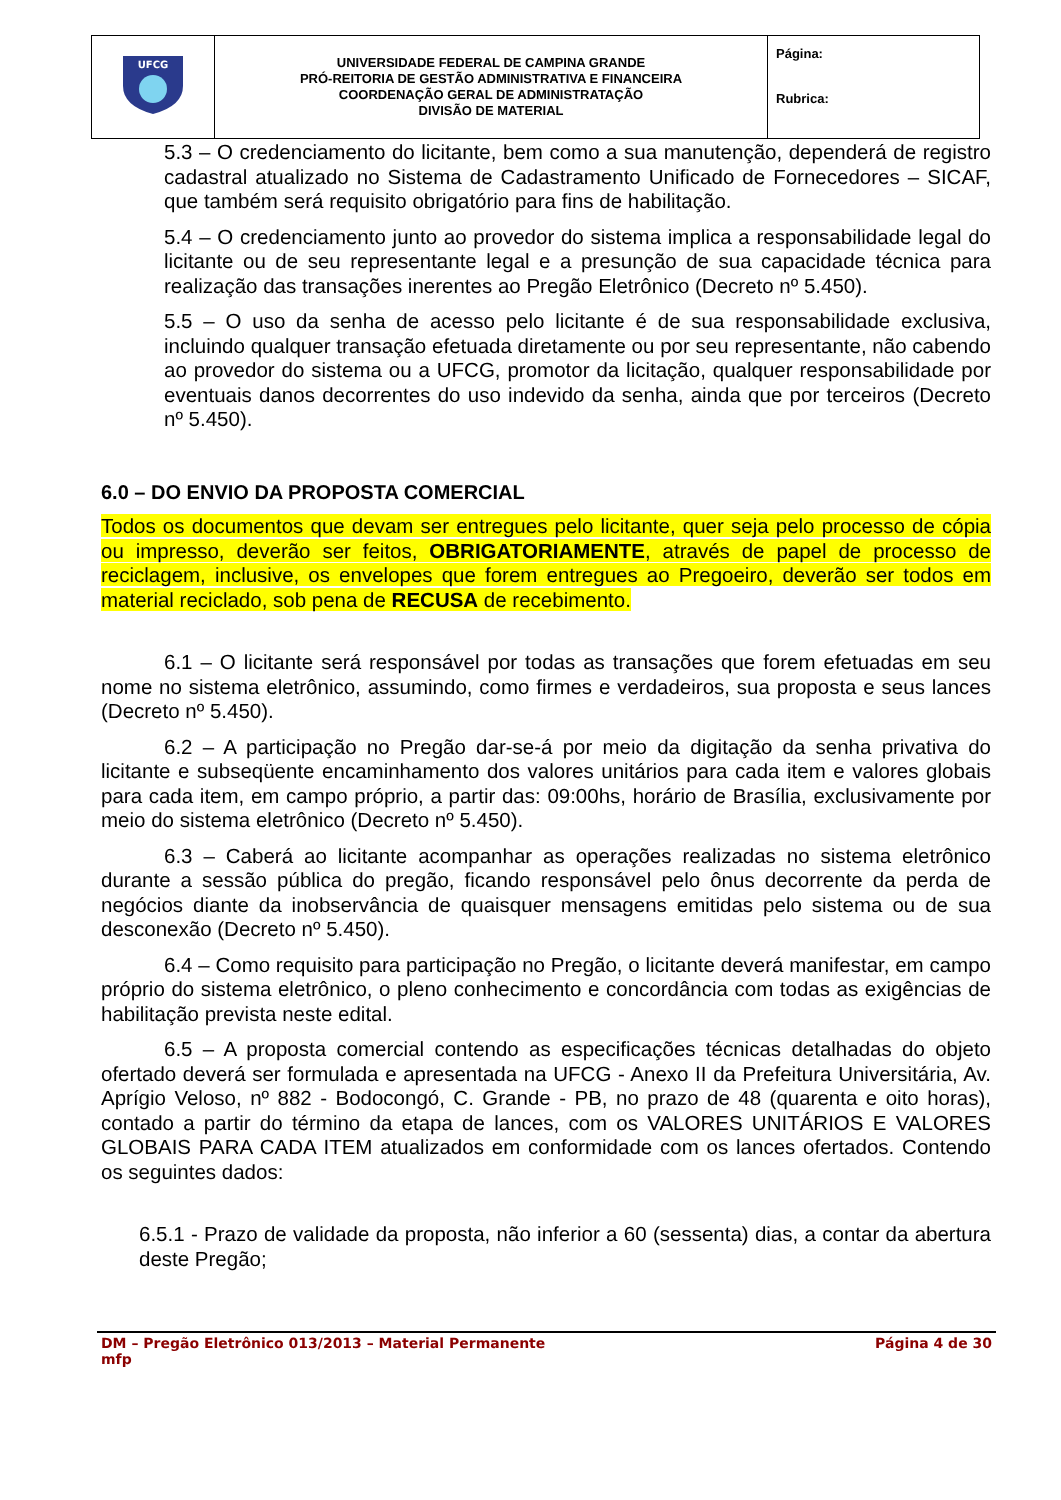| UFCG | UNIVERSIDADE FEDERAL DE CAMPINA GRANDE PRÓ-REITORIA DE GESTÃO ADMINISTRATIVA E FINANCEIRA COORDENAÇÃO GERAL DE ADMINISTRATAÇÃO DIVISÃO DE MATERIAL | Página: Rubrica: |
5.3 – O credenciamento do licitante, bem como a sua manutenção, dependerá de registro cadastral atualizado no Sistema de Cadastramento Unificado de Fornecedores – SICAF, que também será requisito obrigatório para fins de habilitação.
5.4 – O credenciamento junto ao provedor do sistema implica a responsabilidade legal do licitante ou de seu representante legal e a presunção de sua capacidade técnica para realização das transações inerentes ao Pregão Eletrônico (Decreto nº 5.450).
5.5 – O uso da senha de acesso pelo licitante é de sua responsabilidade exclusiva, incluindo qualquer transação efetuada diretamente ou por seu representante, não cabendo ao provedor do sistema ou a UFCG, promotor da licitação, qualquer responsabilidade por eventuais danos decorrentes do uso indevido da senha, ainda que por terceiros (Decreto nº 5.450).
6.0 – DO ENVIO DA PROPOSTA COMERCIAL
Todos os documentos que devam ser entregues pelo licitante, quer seja pelo processo de cópia ou impresso, deverão ser feitos, OBRIGATORIAMENTE, através de papel de processo de reciclagem, inclusive, os envelopes que forem entregues ao Pregoeiro, deverão ser todos em material reciclado, sob pena de RECUSA de recebimento.
6.1 – O licitante será responsável por todas as transações que forem efetuadas em seu nome no sistema eletrônico, assumindo, como firmes e verdadeiros, sua proposta e seus lances (Decreto nº 5.450).
6.2 – A participação no Pregão dar-se-á por meio da digitação da senha privativa do licitante e subseqüente encaminhamento dos valores unitários para cada item e valores globais para cada item, em campo próprio, a partir das: 09:00hs, horário de Brasília, exclusivamente por meio do sistema eletrônico (Decreto nº 5.450).
6.3 – Caberá ao licitante acompanhar as operações realizadas no sistema eletrônico durante a sessão pública do pregão, ficando responsável pelo ônus decorrente da perda de negócios diante da inobservância de quaisquer mensagens emitidas pelo sistema ou de sua desconexão (Decreto nº 5.450).
6.4 – Como requisito para participação no Pregão, o licitante deverá manifestar, em campo próprio do sistema eletrônico, o pleno conhecimento e concordância com todas as exigências de habilitação prevista neste edital.
6.5 – A proposta comercial contendo as especificações técnicas detalhadas do objeto ofertado deverá ser formulada e apresentada na UFCG - Anexo II da Prefeitura Universitária, Av. Aprígio Veloso, nº 882 - Bodocongó, C. Grande - PB, no prazo de 48 (quarenta e oito horas), contado a partir do término da etapa de lances, com os VALORES UNITÁRIOS E VALORES GLOBAIS PARA CADA ITEM atualizados em conformidade com os lances ofertados. Contendo os seguintes dados:
6.5.1 - Prazo de validade da proposta, não inferior a 60 (sessenta) dias, a contar da abertura deste Pregão;
DM – Pregão Eletrônico 013/2013 – Material Permanente
mfp Página 4 de 30